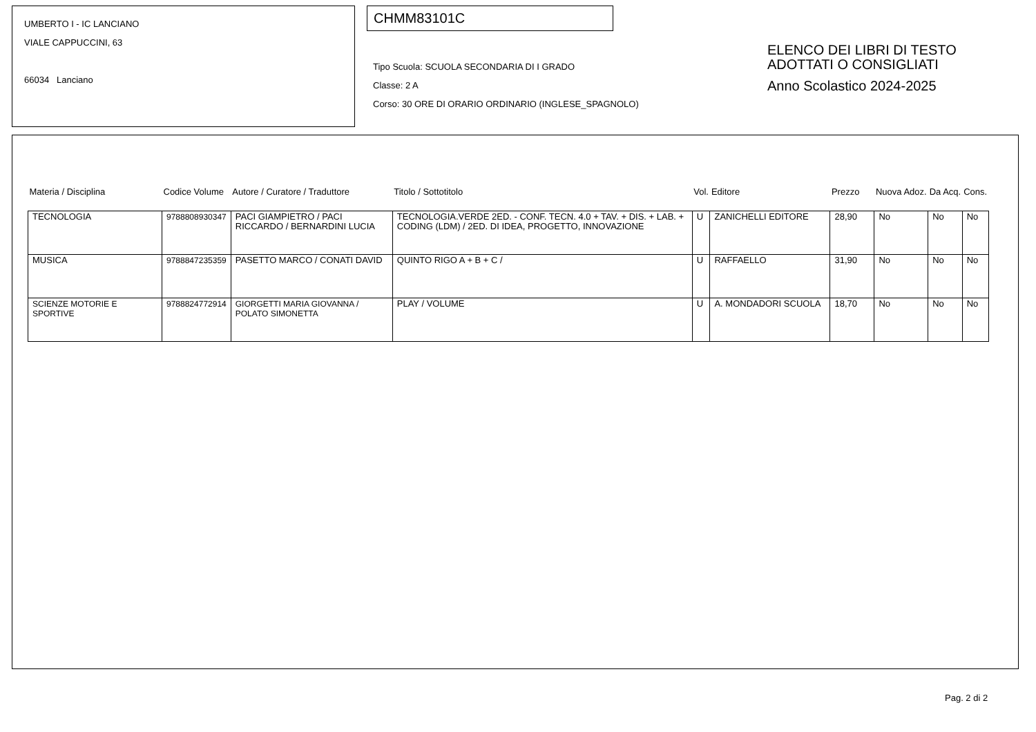UMBERTO I - IC LANCIANO
VIALE CAPPUCCINI, 63
66034 Lanciano
CHMM83101C
Tipo Scuola: SCUOLA SECONDARIA DI I GRADO
Classe: 2 A
Corso: 30 ORE DI ORARIO ORDINARIO (INGLESE_SPAGNOLO)
ELENCO DEI LIBRI DI TESTO
ADOTTATI O CONSIGLIATI
Anno Scolastico 2024-2025
| Materia / Disciplina | Codice Volume | Autore / Curatore / Traduttore | Titolo / Sottotitolo | Vol. | Editore | Prezzo | Nuova Adoz. | Da Acq. | Cons. |
| --- | --- | --- | --- | --- | --- | --- | --- | --- | --- |
| TECNOLOGIA | 9788808930347 | PACI GIAMPIETRO / PACI RICCARDO / BERNARDINI LUCIA | TECNOLOGIA.VERDE 2ED. - CONF. TECN. 4.0 + TAV. + DIS. + LAB. + CODING (LDM) / 2ED. DI IDEA, PROGETTO, INNOVAZIONE | U | ZANICHELLI EDITORE | 28,90 | No | No | No |
| MUSICA | 9788847235359 | PASETTO MARCO / CONATI DAVID | QUINTO RIGO A + B + C / | U | RAFFAELLO | 31,90 | No | No | No |
| SCIENZE MOTORIE E SPORTIVE | 9788824772914 | GIORGETTI MARIA GIOVANNA / POLATO SIMONETTA | PLAY / VOLUME | U | A. MONDADORI SCUOLA | 18,70 | No | No | No |
Pag. 2 di 2